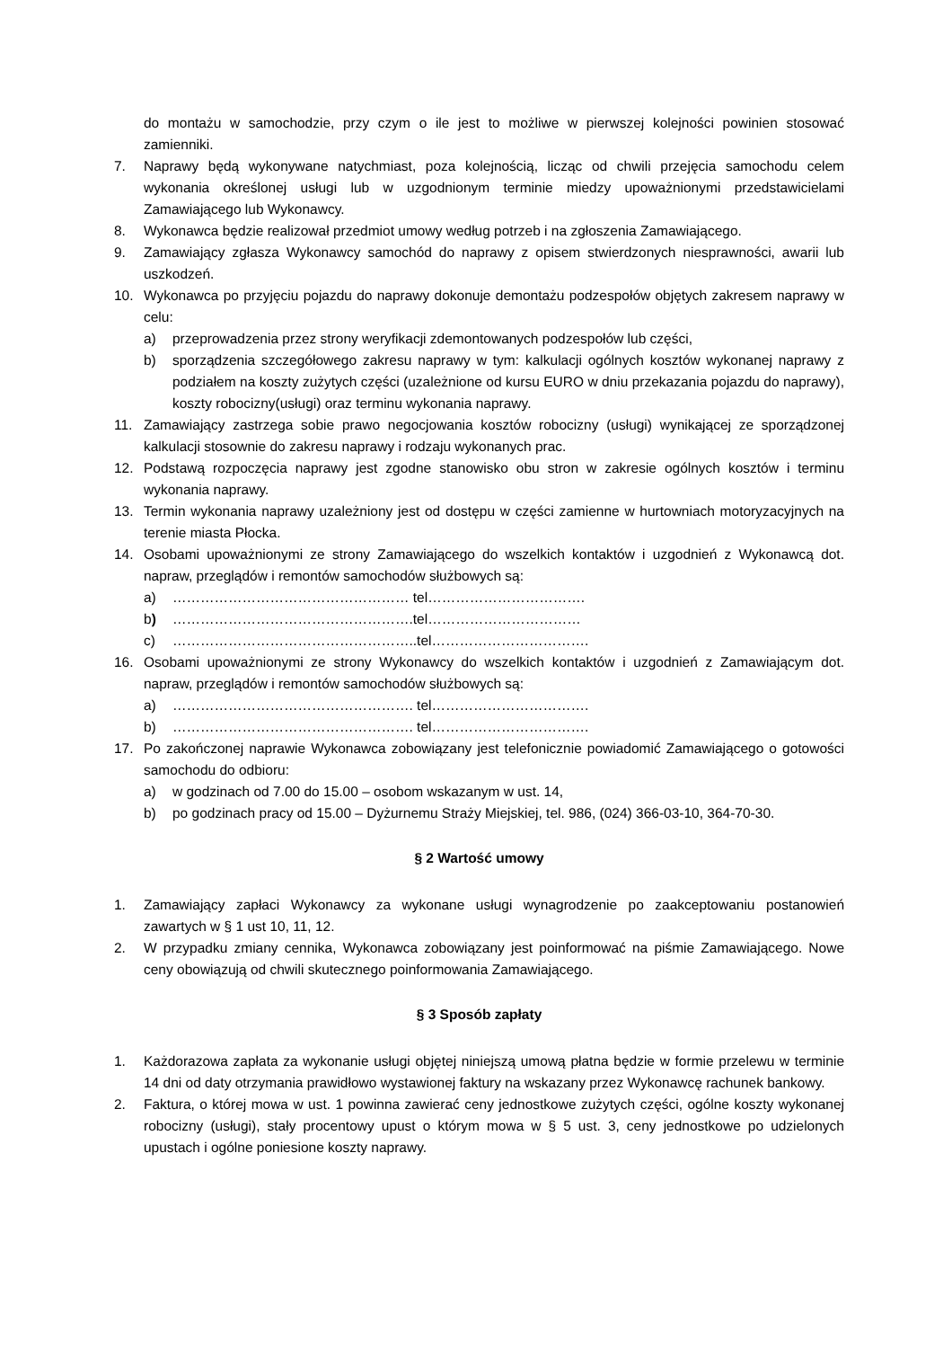do montażu w samochodzie, przy czym o ile jest to możliwe w pierwszej kolejności powinien stosować zamienniki.
7. Naprawy będą wykonywane natychmiast, poza kolejnością, licząc od chwili przejęcia samochodu celem wykonania określonej usługi lub w uzgodnionym terminie miedzy upoważnionymi przedstawicielami Zamawiającego lub Wykonawcy.
8. Wykonawca będzie realizował przedmiot umowy według potrzeb i na zgłoszenia Zamawiającego.
9. Zamawiający zgłasza Wykonawcy samochód do naprawy z opisem stwierdzonych niesprawności, awarii lub uszkodzeń.
10. Wykonawca po przyjęciu pojazdu do naprawy dokonuje demontażu podzespołów objętych zakresem naprawy w celu:
a) przeprowadzenia przez strony weryfikacji zdemontowanych podzespołów lub części,
b) sporządzenia szczegółowego zakresu naprawy w tym: kalkulacji ogólnych kosztów wykonanej naprawy z podziałem na koszty zużytych części (uzależnione od kursu EURO w dniu przekazania pojazdu do naprawy), koszty robocizny(usługi) oraz terminu wykonania naprawy.
11. Zamawiający zastrzega sobie prawo negocjowania kosztów robocizny (usługi) wynikającej ze sporządzonej kalkulacji stosownie do zakresu naprawy i rodzaju wykonanych prac.
12. Podstawą rozpoczęcia naprawy jest zgodne stanowisko obu stron w zakresie ogólnych kosztów i terminu wykonania naprawy.
13. Termin wykonania naprawy uzależniony jest od dostępu w części zamienne w hurtowniach motoryzacyjnych na terenie miasta Płocka.
14. Osobami upoważnionymi ze strony Zamawiającego do wszelkich kontaktów i uzgodnień z Wykonawcą dot. napraw, przeglądów i remontów samochodów służbowych są:
a) …………………………………………… tel…………………………….
b) …………………………………………….tel……………………………
c) ……………………………………………..tel…………………………….
16. Osobami upoważnionymi ze strony Wykonawcy do wszelkich kontaktów i uzgodnień z Zamawiającym dot. napraw, przeglądów i remontów samochodów służbowych są:
a) ……………………………………………. tel…………………………….
b) ……………………………………………. tel…………………………….
17. Po zakończonej naprawie Wykonawca zobowiązany jest telefonicznie powiadomić Zamawiającego o gotowości samochodu do odbioru:
a) w godzinach od 7.00 do 15.00 – osobom wskazanym w ust. 14,
b) po godzinach pracy od 15.00 – Dyżurnemu Straży Miejskiej, tel. 986, (024) 366-03-10, 364-70-30.
§ 2 Wartość umowy
1. Zamawiający zapłaci Wykonawcy za wykonane usługi wynagrodzenie po zaakceptowaniu postanowień zawartych w § 1 ust 10, 11, 12.
2. W przypadku zmiany cennika, Wykonawca zobowiązany jest poinformować na piśmie Zamawiającego. Nowe ceny obowiązują od chwili skutecznego poinformowania Zamawiającego.
§ 3 Sposób zapłaty
1. Każdorazowa zapłata za wykonanie usługi objętej niniejszą umową płatna będzie w formie przelewu w terminie 14 dni od daty otrzymania prawidłowo wystawionej faktury na wskazany przez Wykonawcę rachunek bankowy.
2. Faktura, o której mowa w ust. 1 powinna zawierać ceny jednostkowe zużytych części, ogólne koszty wykonanej robocizny (usługi), stały procentowy upust o którym mowa w § 5 ust. 3, ceny jednostkowe po udzielonych upustach i ogólne poniesione koszty naprawy.